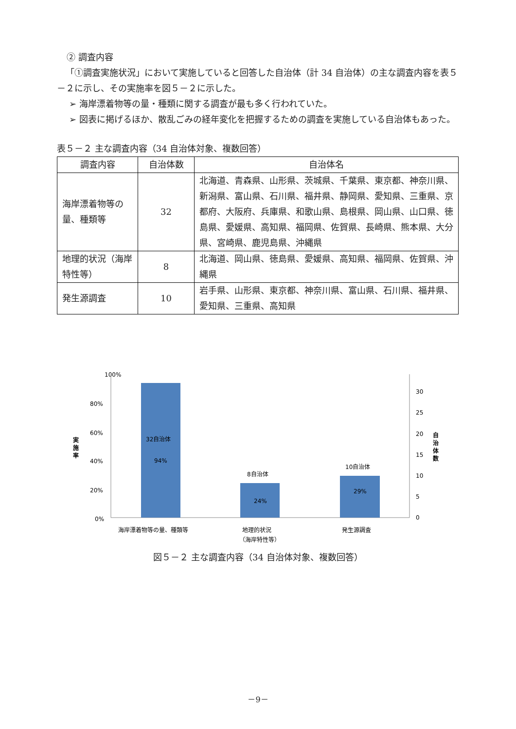② 調査内容
「①調査実施状況」において実施していると回答した自治体（計 34 自治体）の主な調査内容を表５－２に示し、その実施率を図５－２に示した。
➢ 海岸漂着物等の量・種類に関する調査が最も多く行われていた。
➢ 図表に掲げるほか、散乱ごみの経年変化を把握するための調査を実施している自治体もあった。
表５－２ 主な調査内容（34 自治体対象、複数回答）
| 調査内容 | 自治体数 | 自治体名 |
| --- | --- | --- |
| 海岸漂着物等の量、種類等 | 32 | 北海道、青森県、山形県、茨城県、千葉県、東京都、神奈川県、新潟県、富山県、石川県、福井県、静岡県、愛知県、三重県、京都府、大阪府、兵庫県、和歌山県、島根県、岡山県、山口県、徳島県、愛媛県、高知県、福岡県、佐賀県、長崎県、熊本県、大分県、宮崎県、鹿児島県、沖縄県 |
| 地理的状況（海岸特性等） | 8 | 北海道、岡山県、徳島県、愛媛県、高知県、福岡県、佐賀県、沖縄県 |
| 発生源調査 | 10 | 岩手県、山形県、東京都、神奈川県、富山県、石川県、福井県、愛知県、三重県、高知県 |
100%
80%
60%
40%
20%
0%
実
施
率
32自治体
94%
8自治体
24%
10自治体
29%
30
25
20
15
10
5
0
自
治
体
数
海岸漂着物等の量、種類等
地理的状況
（海岸特性等）
発生源調査
図５－２ 主な調査内容（34 自治体対象、複数回答）
－9－